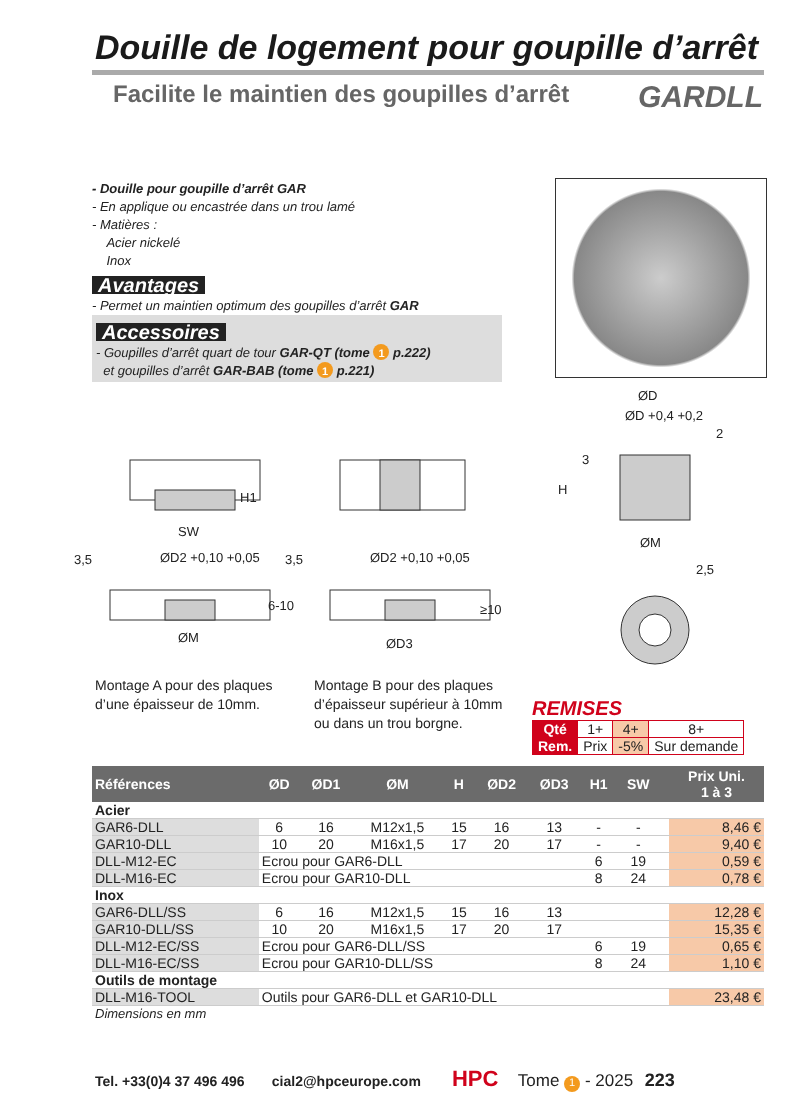Douille de logement pour goupille d’arrêt
Facilite le maintien des goupilles d’arrêt GARDLL
- Douille pour goupille d’arrêt GAR
- En applique ou encastrée dans un trou lamé
- Matières :
Acier nickelé
Inox
Avantages
- Permet un maintien optimum des goupilles d’arrêt GAR
Accessoires
- Goupilles d’arrêt quart de tour GAR-QT (tome 1 p.222)
et goupilles d’arrêt GAR-BAB (tome 1 p.221)
SW
H1
3,5 ØD2 +0,10 +0,05
6-10
ØM
3,5 ØD2 +0,10 +0,05
≥10
ØD3
ØD
ØD +0,4 +0,2
2
3
H
ØM
2,5
Montage A pour des plaques d’une épaisseur de 10mm.
Montage B pour des plaques d’épaisseur supérieur à 10mm ou dans un trou borgne.
REMISES
| Qté | 1+ | 4+ | 8+ |
| Rem. | Prix | -5% | Sur demande |
| Références | ØD | ØD1 | ØM | H | ØD2 | ØD3 | H1 | SW | | Prix Uni. 1 à 3 |
| --- | --- | --- | --- | --- | --- | --- | --- | --- | --- | --- |
| Acier | | | | | | | | | | |
| GAR6-DLL | 6 | 16 | M12x1,5 | 15 | 16 | 13 | - | - | | 8,46 € |
| GAR10-DLL | 10 | 20 | M16x1,5 | 17 | 20 | 17 | - | - | | 9,40 € |
| DLL-M12-EC | Ecrou pour GAR6-DLL | | | | | | 6 | 19 | | 0,59 € |
| DLL-M16-EC | Ecrou pour GAR10-DLL | | | | | | 8 | 24 | | 0,78 € |
| Inox | | | | | | | | | | |
| GAR6-DLL/SS | 6 | 16 | M12x1,5 | 15 | 16 | 13 | | | | 12,28 € |
| GAR10-DLL/SS | 10 | 20 | M16x1,5 | 17 | 20 | 17 | | | | 15,35 € |
| DLL-M12-EC/SS | Ecrou pour GAR6-DLL/SS | | | | | | 6 | 19 | | 0,65 € |
| DLL-M16-EC/SS | Ecrou pour GAR10-DLL/SS | | | | | | 8 | 24 | | 1,10 € |
| Outils de montage | | | | | | | | | | |
| DLL-M16-TOOL | Outils pour GAR6-DLL et GAR10-DLL | | | | | | | | | 23,48 € |
| Dimensions en mm | | | | | | | | | | |
Tel. +33(0)4 37 496 496 cial2@hpceurope.com HPC Tome 1 - 2025 223